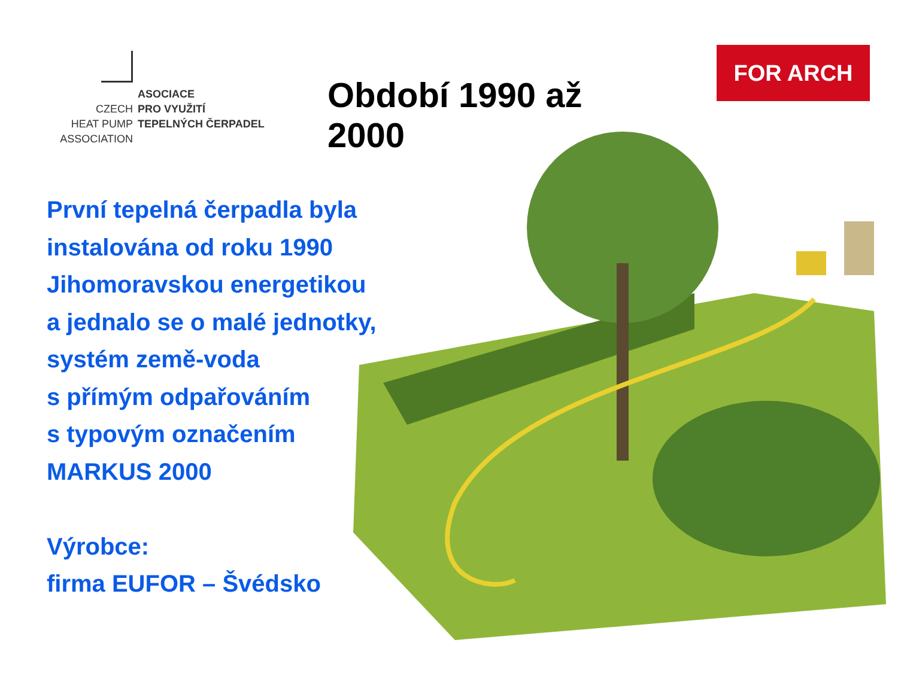ASOCIACE
CZECH
PRO VYUŽITÍ
HEAT PUMP
TEPELNÝCH ČERPADEL
ASSOCIATION
Období 1990 až 2000
FOR ARCH
První tepelná čerpadla byla
instalována od roku 1990
Jihomoravskou energetikou
a jednalo se o malé jednotky,
systém země-voda
s přímým odpařováním
s typovým označením
MARKUS 2000
Výrobce:
firma EUFOR – Švédsko